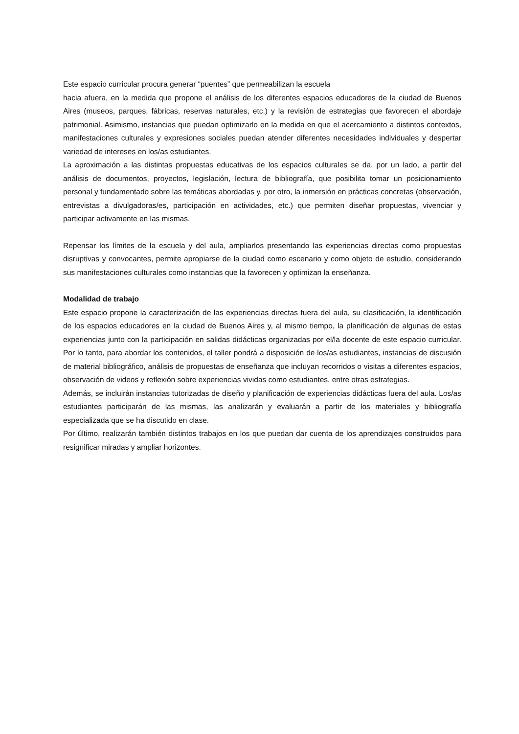Este espacio curricular procura generar “puentes” que permeabilizan la escuela
hacia afuera, en la medida que propone el análisis de los diferentes espacios educadores de la ciudad de Buenos Aires (museos, parques, fábricas, reservas naturales, etc.) y la revisión de estrategias que favorecen el abordaje patrimonial. Asimismo, instancias que puedan optimizarlo en la medida en que el acercamiento a distintos contextos, manifestaciones culturales y expresiones sociales puedan atender diferentes necesidades individuales y despertar variedad de intereses en los/as estudiantes.
La aproximación a las distintas propuestas educativas de los espacios culturales se da, por un lado, a partir del análisis de documentos, proyectos, legislación, lectura de bibliografía, que posibilita tomar un posicionamiento personal y fundamentado sobre las temáticas abordadas y, por otro, la inmersión en prácticas concretas (observación, entrevistas a divulgadoras/es, participación en actividades, etc.) que permiten diseñar propuestas, vivenciar y participar activamente en las mismas.
Repensar los límites de la escuela y del aula, ampliarlos presentando las experiencias directas como propuestas disruptivas y convocantes, permite apropiarse de la ciudad como escenario y como objeto de estudio, considerando sus manifestaciones culturales como instancias que la favorecen y optimizan la enseñanza.
Modalidad de trabajo
Este espacio propone la caracterización de las experiencias directas fuera del aula, su clasificación, la identificación de los espacios educadores en la ciudad de Buenos Aires y, al mismo tiempo, la planificación de algunas de estas experiencias junto con la participación en salidas didácticas organizadas por el/la docente de este espacio curricular. Por lo tanto, para abordar los contenidos, el taller pondrá a disposición de los/as estudiantes, instancias de discusión de material bibliográfico, análisis de propuestas de enseñanza que incluyan recorridos o visitas a diferentes espacios, observación de videos y reflexión sobre experiencias vividas como estudiantes, entre otras estrategias.
Además, se incluirán instancias tutorizadas de diseño y planificación de experiencias didácticas fuera del aula. Los/as estudiantes participarán de las mismas, las analizarán y evaluarán a partir de los materiales y bibliografía especializada que se ha discutido en clase.
Por último, realizarán también distintos trabajos en los que puedan dar cuenta de los aprendizajes construidos para resignificar miradas y ampliar horizontes.